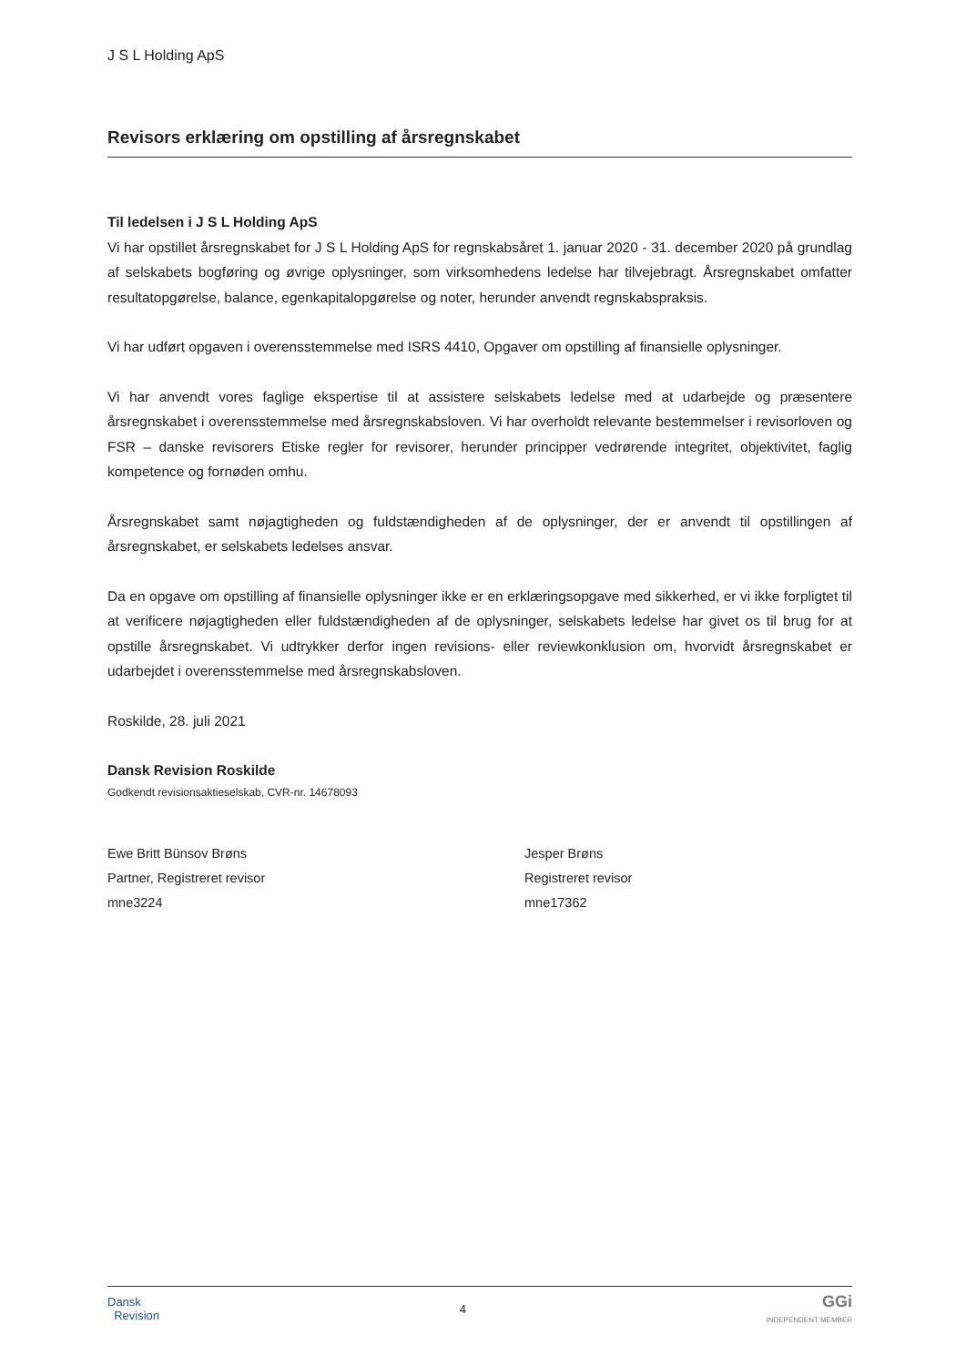J S L Holding ApS
Revisors erklæring om opstilling af årsregnskabet
Til ledelsen i J S L Holding ApS
Vi har opstillet årsregnskabet for J S L Holding ApS for regnskabsåret 1. januar 2020 - 31. december 2020 på grundlag af selskabets bogføring og øvrige oplysninger, som virksomhedens ledelse har tilvejebragt. Årsregnskabet omfatter resultatopgørelse, balance, egenkapitalopgørelse og noter, herunder anvendt regnskabspraksis.
Vi har udført opgaven i overensstemmelse med ISRS 4410, Opgaver om opstilling af finansielle oplysninger.
Vi har anvendt vores faglige ekspertise til at assistere selskabets ledelse med at udarbejde og præsentere årsregnskabet i overensstemmelse med årsregnskabsloven. Vi har overholdt relevante bestemmelser i revisorloven og FSR – danske revisorers Etiske regler for revisorer, herunder principper vedrørende integritet, objektivitet, faglig kompetence og fornøden omhu.
Årsregnskabet samt nøjagtigheden og fuldstændigheden af de oplysninger, der er anvendt til opstillingen af årsregnskabet, er selskabets ledelses ansvar.
Da en opgave om opstilling af finansielle oplysninger ikke er en erklæringsopgave med sikkerhed, er vi ikke forpligtet til at verificere nøjagtigheden eller fuldstændigheden af de oplysninger, selskabets ledelse har givet os til brug for at opstille årsregnskabet. Vi udtrykker derfor ingen revisions- eller reviewkonklusion om, hvorvidt årsregnskabet er udarbejdet i overensstemmelse med årsregnskabsloven.
Roskilde, 28. juli 2021
Dansk Revision Roskilde
Godkendt revisionsaktieselskab, CVR-nr. 14678093
Ewe Britt Bünsov Brøns
Partner, Registreret revisor
mne3224
Jesper Brøns
Registreret revisor
mne17362
Dansk
Revision
4
GGi
INDEPENDENT MEMBER